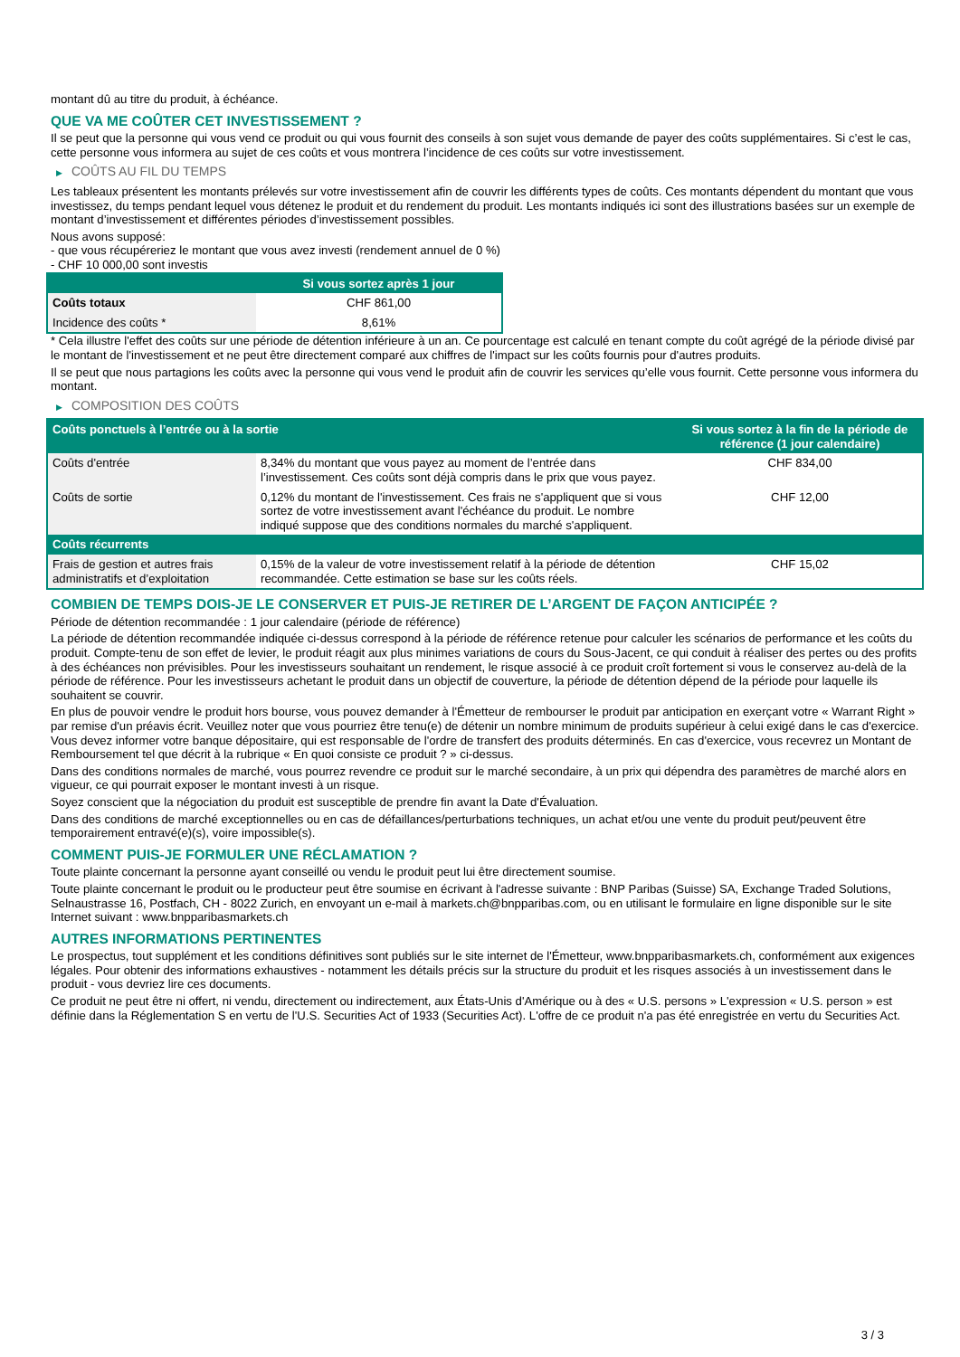montant dû au titre du produit, à échéance.
QUE VA ME COÛTER CET INVESTISSEMENT ?
Il se peut que la personne qui vous vend ce produit ou qui vous fournit des conseils à son sujet vous demande de payer des coûts supplémentaires. Si c’est le cas, cette personne vous informera au sujet de ces coûts et vous montrera l’incidence de ces coûts sur votre investissement.
▶ COÛTS AU FIL DU TEMPS
Les tableaux présentent les montants prélevés sur votre investissement afin de couvrir les différents types de coûts. Ces montants dépendent du montant que vous investissez, du temps pendant lequel vous détenez le produit et du rendement du produit. Les montants indiqués ici sont des illustrations basées sur un exemple de montant d’investissement et différentes périodes d’investissement possibles.
Nous avons supposé:
- que vous récupéreriez le montant que vous avez investi (rendement annuel de 0 %)
- CHF 10 000,00 sont investis
| | Si vous sortez après 1 jour |
| --- | --- |
| Coûts totaux | CHF 861,00 |
| Incidence des coûts * | 8,61% |
* Cela illustre l'effet des coûts sur une période de détention inférieure à un an. Ce pourcentage est calculé en tenant compte du coût agrégé de la période divisé par le montant de l'investissement et ne peut être directement comparé aux chiffres de l'impact sur les coûts fournis pour d'autres produits.
Il se peut que nous partagions les coûts avec la personne qui vous vend le produit afin de couvrir les services qu’elle vous fournit. Cette personne vous informera du montant.
▶ COMPOSITION DES COÛTS
| Coûts ponctuels à l’entrée ou à la sortie | | Si vous sortez à la fin de la période de référence (1 jour calendaire) |
| --- | --- | --- |
| Coûts d'entrée | 8,34% du montant que vous payez au moment de l’entrée dans l’investissement. Ces coûts sont déjà compris dans le prix que vous payez. | CHF 834,00 |
| Coûts de sortie | 0,12% du montant de l'investissement. Ces frais ne s'appliquent que si vous sortez de votre investissement avant l'échéance du produit. Le nombre indiqué suppose que des conditions normales du marché s'appliquent. | CHF 12,00 |
| Coûts récurrents | | |
| Frais de gestion et autres frais administratifs et d’exploitation | 0,15% de la valeur de votre investissement relatif à la période de détention recommandée. Cette estimation se base sur les coûts réels. | CHF 15,02 |
COMBIEN DE TEMPS DOIS-JE LE CONSERVER ET PUIS-JE RETIRER DE L’ARGENT DE FAÇON ANTICIPÉE ?
Période de détention recommandée : 1 jour calendaire (période de référence)
La période de détention recommandée indiquée ci-dessus correspond à la période de référence retenue pour calculer les scénarios de performance et les coûts du produit. Compte-tenu de son effet de levier, le produit réagit aux plus minimes variations de cours du Sous-Jacent, ce qui conduit à réaliser des pertes ou des profits à des échéances non prévisibles. Pour les investisseurs souhaitant un rendement, le risque associé à ce produit croît fortement si vous le conservez au-delà de la période de référence. Pour les investisseurs achetant le produit dans un objectif de couverture, la période de détention dépend de la période pour laquelle ils souhaitent se couvrir.
En plus de pouvoir vendre le produit hors bourse, vous pouvez demander à l'Émetteur de rembourser le produit par anticipation en exerçant votre « Warrant Right » par remise d'un préavis écrit. Veuillez noter que vous pourriez être tenu(e) de détenir un nombre minimum de produits supérieur à celui exigé dans le cas d'exercice. Vous devez informer votre banque dépositaire, qui est responsable de l'ordre de transfert des produits déterminés. En cas d'exercice, vous recevrez un Montant de Remboursement tel que décrit à la rubrique « En quoi consiste ce produit ? » ci-dessus.
Dans des conditions normales de marché, vous pourrez revendre ce produit sur le marché secondaire, à un prix qui dépendra des paramètres de marché alors en vigueur, ce qui pourrait exposer le montant investi à un risque.
Soyez conscient que la négociation du produit est susceptible de prendre fin avant la Date d'Évaluation.
Dans des conditions de marché exceptionnelles ou en cas de défaillances/perturbations techniques, un achat et/ou une vente du produit peut/peuvent être temporairement entravé(e)(s), voire impossible(s).
COMMENT PUIS-JE FORMULER UNE RÉCLAMATION ?
Toute plainte concernant la personne ayant conseillé ou vendu le produit peut lui être directement soumise.
Toute plainte concernant le produit ou le producteur peut être soumise en écrivant à l'adresse suivante : BNP Paribas (Suisse) SA, Exchange Traded Solutions, Selnaustrasse 16, Postfach, CH - 8022 Zurich, en envoyant un e-mail à markets.ch@bnpparibas.com, ou en utilisant le formulaire en ligne disponible sur le site Internet suivant : www.bnpparibasmarkets.ch
AUTRES INFORMATIONS PERTINENTES
Le prospectus, tout supplément et les conditions définitives sont publiés sur le site internet de l'Émetteur, www.bnpparibasmarkets.ch, conformément aux exigences légales. Pour obtenir des informations exhaustives - notamment les détails précis sur la structure du produit et les risques associés à un investissement dans le produit - vous devriez lire ces documents.
Ce produit ne peut être ni offert, ni vendu, directement ou indirectement, aux États-Unis d'Amérique ou à des « U.S. persons » L'expression « U.S. person » est définie dans la Réglementation S en vertu de l'U.S. Securities Act of 1933 (Securities Act). L'offre de ce produit n'a pas été enregistrée en vertu du Securities Act.
3 / 3